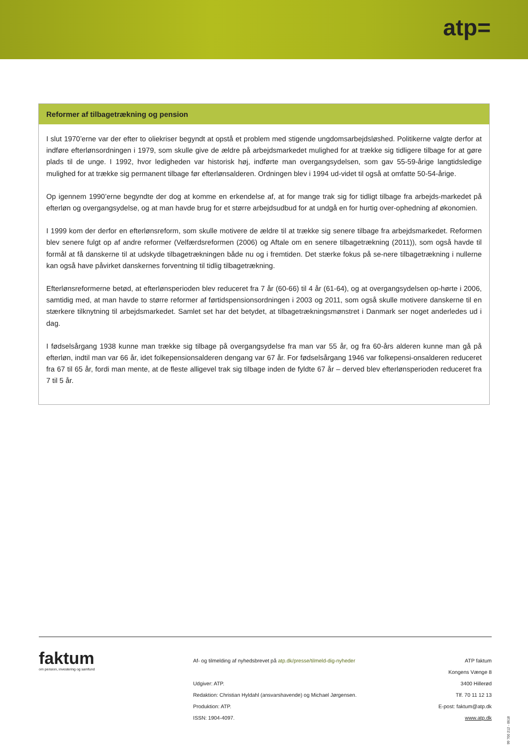atp=
Reformer af tilbagetrækning og pension
I slut 1970’erne var der efter to oliekriser begyndt at opstå et problem med stigende ungdomsarbejdsløshed. Politikerne valgte derfor at indføre efterlønsordningen i 1979, som skulle give de ældre på arbejdsmarkedet mulighed for at trække sig tidligere tilbage for at gøre plads til de unge. I 1992, hvor ledigheden var historisk høj, indførte man overgangsydelsen, som gav 55-59-årige langtidsledige mulighed for at trække sig permanent tilbage før efterlønsalderen. Ordningen blev i 1994 ud-videt til også at omfatte 50-54-årige.
Op igennem 1990’erne begyndte der dog at komme en erkendelse af, at for mange trak sig for tidligt tilbage fra arbejds-markedet på efterløn og overgangsydelse, og at man havde brug for et større arbejdsudbud for at undgå en for hurtig over-ophedning af økonomien.
I 1999 kom der derfor en efterlønsreform, som skulle motivere de ældre til at trække sig senere tilbage fra arbejdsmarkedet. Reformen blev senere fulgt op af andre reformer (Velfærdsreformen (2006) og Aftale om en senere tilbagetrækning (2011)), som også havde til formål at få danskerne til at udskyde tilbagetrækningen både nu og i fremtiden. Det stærke fokus på se-nere tilbagetrækning i nullerne kan også have påvirket danskernes forventning til tidlig tilbagetrækning.
Efterlønsreformerne betød, at efterlønsperioden blev reduceret fra 7 år (60-66) til 4 år (61-64), og at overgangsydelsen op-hørte i 2006, samtidig med, at man havde to større reformer af førtidspensionsordningen i 2003 og 2011, som også skulle motivere danskerne til en stærkere tilknytning til arbejdsmarkedet. Samlet set har det betydet, at tilbagetrækningsmønstret i Danmark ser noget anderledes ud i dag.
I fødselsårgang 1938 kunne man trække sig tilbage på overgangsydelse fra man var 55 år, og fra 60-års alderen kunne man gå på efterløn, indtil man var 66 år, idet folkepensionsalderen dengang var 67 år. For fødselsårgang 1946 var folkepensi-onsalderen reduceret fra 67 til 65 år, fordi man mente, at de fleste alligevel trak sig tilbage inden de fyldte 67 år – derved blev efterlønsperioden reduceret fra 7 til 5 år.
faktum
om pension, investering og samfund
Af- og tilmelding af nyhedsbrevet på atp.dk/presse/tilmeld-dig-nyheder
Udgiver: ATP.
Redaktion: Christian Hyldahl (ansvarshavende) og Michael Jørgensen.
Produktion: ATP.
ISSN: 1904-4097.
ATP faktum
Kongens Vænge 8
3400 Hillerød
Tlf. 70 11 12 13
E-post: faktum@atp.dk
www.atp.dk
99 700 212 - 0618